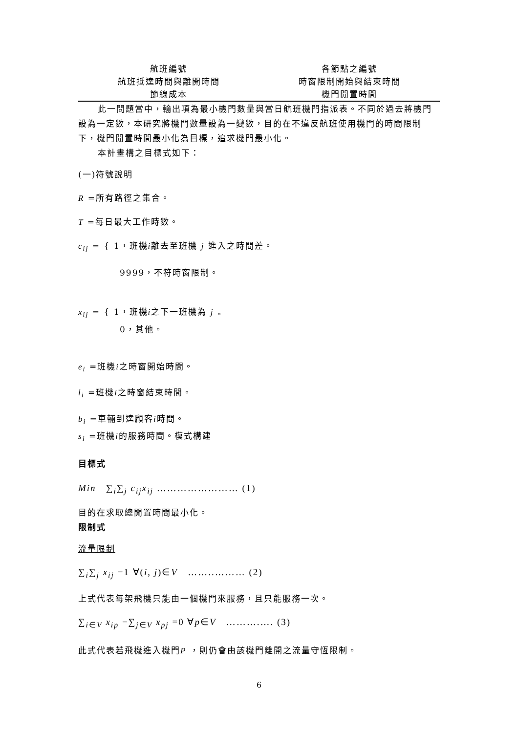| 航班編號 | 各節點之編號 |
| 航班抵達時間與離開時間 | 時窗限制開始與結束時間 |
| 節線成本 | 機門閒置時間 |
此一問題當中，輸出項為最小機門數量與當日航班機門指派表。不同於過去將機門設為一定數，本研究將機門數量設為一變數，目的在不違反航班使用機門的時間限制下，機門閒置時間最小化為目標，追求機門最小化。
本計畫構之目標式如下：
(一)符號說明
R =所有路徑之集合。
T =每日最大工作時數。
c<sub>ij</sub> = { 1，班機i離去至班機 j 進入之時間差。
9999，不符時窗限制。
x<sub>ij</sub> = { 1，班機i之下一班機為 j 。
0，其他。
e<sub>i</sub> =班機i之時窗開始時間。
l<sub>i</sub> =班機i之時窗結束時間。
b<sub>i</sub> =車輛到達顧客i時間。
s<sub>i</sub> =班機i的服務時間。模式構建
目標式
Min ∑<sub>i</sub>∑<sub>j</sub> c<sub>ij</sub>x<sub>ij</sub> …………………… (1)
目的在求取總閒置時間最小化。
限制式
流量限制
∑<sub>i</sub>∑<sub>j</sub> x<sub>ij</sub> =1 ∀(i, j)∈V ……..……… (2)
上式代表每架飛機只能由一個機門來服務，且只能服務一次。
∑<sub>i∈V</sub> x<sub>ip</sub> −∑<sub>j∈V</sub> x<sub>pj</sub> =0 ∀p∈V ……….…. (3)
此式代表若飛機進入機門P ，則仍會由該機門離開之流量守恆限制。
6